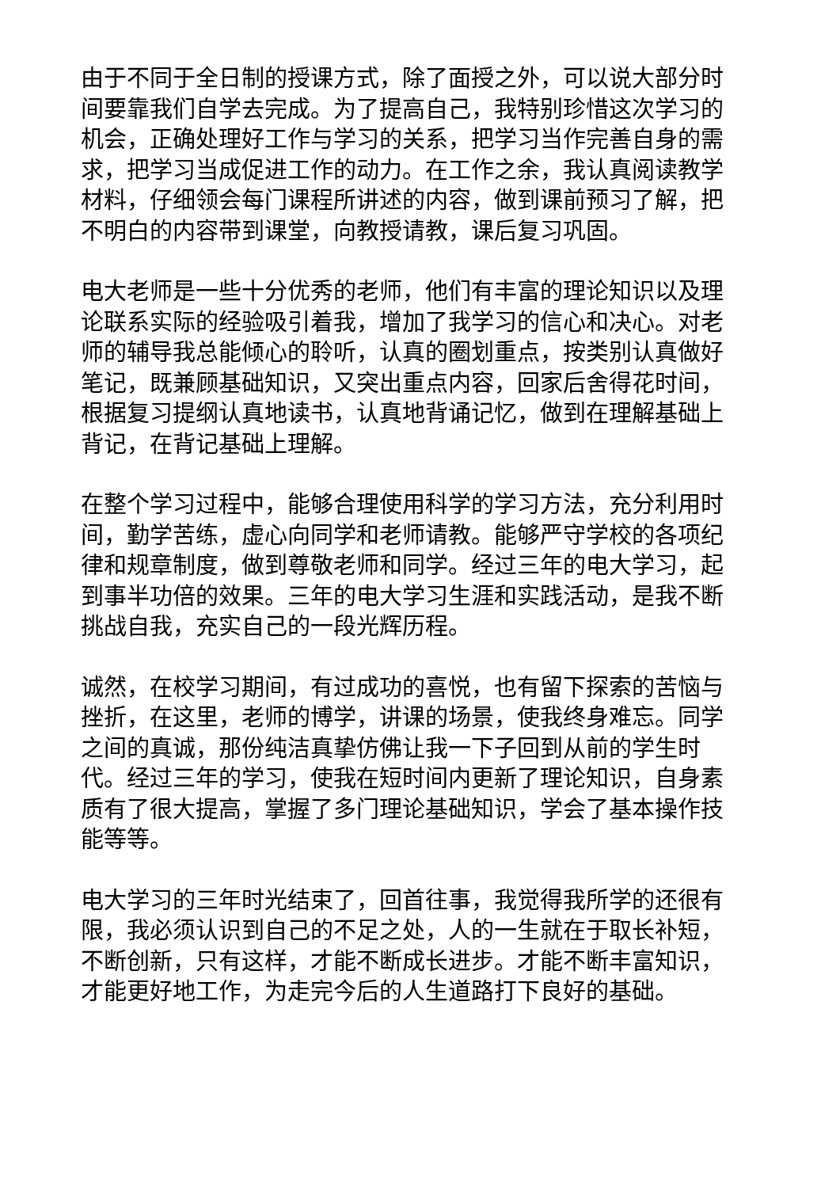由于不同于全日制的授课方式，除了面授之外，可以说大部分时间要靠我们自学去完成。为了提高自己，我特别珍惜这次学习的机会，正确处理好工作与学习的关系，把学习当作完善自身的需求，把学习当成促进工作的动力。在工作之余，我认真阅读教学材料，仔细领会每门课程所讲述的内容，做到课前预习了解，把不明白的内容带到课堂，向教授请教，课后复习巩固。
电大老师是一些十分优秀的老师，他们有丰富的理论知识以及理论联系实际的经验吸引着我，增加了我学习的信心和决心。对老师的辅导我总能倾心的聆听，认真的圈划重点，按类别认真做好笔记，既兼顾基础知识，又突出重点内容，回家后舍得花时间，根据复习提纲认真地读书，认真地背诵记忆，做到在理解基础上背记，在背记基础上理解。
在整个学习过程中，能够合理使用科学的学习方法，充分利用时间，勤学苦练，虚心向同学和老师请教。能够严守学校的各项纪律和规章制度，做到尊敬老师和同学。经过三年的电大学习，起到事半功倍的效果。三年的电大学习生涯和实践活动，是我不断挑战自我，充实自己的一段光辉历程。
诚然，在校学习期间，有过成功的喜悦，也有留下探索的苦恼与挫折，在这里，老师的博学，讲课的场景，使我终身难忘。同学之间的真诚，那份纯洁真挚仿佛让我一下子回到从前的学生时代。经过三年的学习，使我在短时间内更新了理论知识，自身素质有了很大提高，掌握了多门理论基础知识，学会了基本操作技能等等。
电大学习的三年时光结束了，回首往事，我觉得我所学的还很有限，我必须认识到自己的不足之处，人的一生就在于取长补短，不断创新，只有这样，才能不断成长进步。才能不断丰富知识，才能更好地工作，为走完今后的人生道路打下良好的基础。